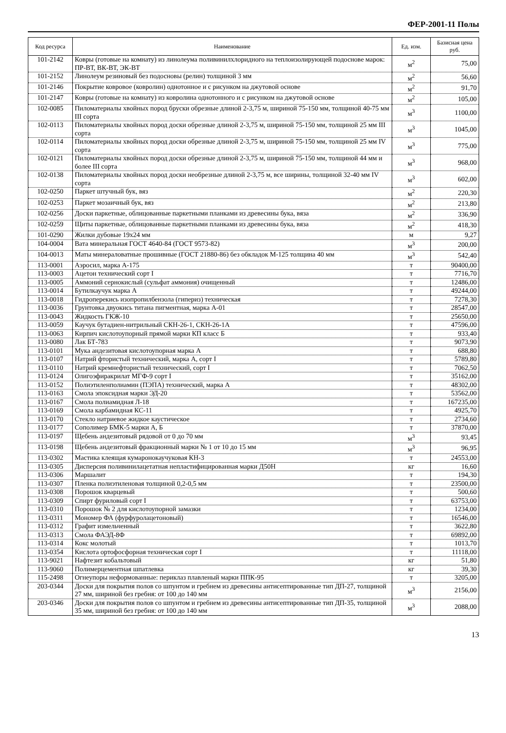ФЕР-2001-11 Полы
| Код ресурса | Наименование | Ед. изм. | Базисная цена руб. |
| --- | --- | --- | --- |
| 101-2142 | Ковры (готовые на комнату) из линолеума поливинилхлоридного на теплоизолирующей подоснове марок: ПР-ВТ, ВК-ВТ, ЭК-ВТ | м<sup>2</sup> | 75,00 |
| 101-2152 | Линолеум резиновый без подосновы (релин) толщиной 3 мм | м<sup>2</sup> | 56,60 |
| 101-2146 | Покрытие ковровое (ковролин) однотонное и с рисунком на джутовой основе | м<sup>2</sup> | 91,70 |
| 101-2147 | Ковры (готовые на комнату) из ковролина однотонного и с рисунком на джутовой основе | м<sup>2</sup> | 105,00 |
| 102-0085 | Пиломатериалы хвойных пород бруски обрезные длиной 2-3,75 м, шириной 75-150 мм, толщиной 40-75 мм III сорта | м<sup>3</sup> | 1100,00 |
| 102-0113 | Пиломатериалы хвойных пород доски обрезные длиной 2-3,75 м, шириной 75-150 мм, толщиной 25 мм III сорта | м<sup>3</sup> | 1045,00 |
| 102-0114 | Пиломатериалы хвойных пород доски обрезные длиной 2-3,75 м, шириной 75-150 мм, толщиной 25 мм IV сорта | м<sup>3</sup> | 775,00 |
| 102-0121 | Пиломатериалы хвойных пород доски обрезные длиной 2-3,75 м, шириной 75-150 мм, толщиной 44 мм и более III сорта | м<sup>3</sup> | 968,00 |
| 102-0138 | Пиломатериалы хвойных пород доски необрезные длиной 2-3,75 м, все ширины, толщиной 32-40 мм IV сорта | м<sup>3</sup> | 602,00 |
| 102-0250 | Паркет штучный бук, вяз | м<sup>2</sup> | 220,30 |
| 102-0253 | Паркет мозаичный бук, вяз | м<sup>2</sup> | 213,80 |
| 102-0256 | Доски паркетные, облицованные паркетными планками из древесины бука, вяза | м<sup>2</sup> | 336,90 |
| 102-0259 | Щиты паркетные, облицованные паркетными планками из древесины бука, вяза | м<sup>2</sup> | 418,30 |
| 101-0290 | Жилки дубовые 19х24 мм | м | 9,27 |
| 104-0004 | Вата минеральная ГОСТ 4640-84 (ГОСТ 9573-82) | м<sup>3</sup> | 200,00 |
| 104-0013 | Маты минераловатные прошивные (ГОСТ 21880-86) без обкладок М-125 толщина 40 мм | м<sup>3</sup> | 542,40 |
| 113-0001 | Аэросил, марка А-175 | т | 90400,00 |
| 113-0003 | Ацетон технический сорт I | т | 7716,70 |
| 113-0005 | Аммоний сернокислый (сульфат аммония) очищенный | т | 12486,00 |
| 113-0014 | Бутилкаучук марка А | т | 49244,00 |
| 113-0018 | Гидроперекись изопропилбензола (гипериз) техническая | т | 7278,30 |
| 113-0036 | Грунтовка двуокись титана пигментная, марка А-01 | т | 28547,00 |
| 113-0043 | Жидкость ГКЖ-10 | т | 25650,00 |
| 113-0059 | Каучук бутадиен-нитрильный СКН-26-1, СКН-26-1А | т | 47596,00 |
| 113-0063 | Кирпич кислотоупорный прямой марки КП класс Б | т | 933,40 |
| 113-0080 | Лак БТ-783 | т | 9073,90 |
| 113-0101 | Мука андезитовая кислотоупорная марка А | т | 688,80 |
| 113-0107 | Натрий фтористый технический, марка А, сорт I | т | 5789,80 |
| 113-0110 | Натрий кремнефтористый технический, сорт I | т | 7062,50 |
| 113-0124 | Олигоэфиракрилат МГФ-9 сорт I | т | 35162,00 |
| 113-0152 | Полиэтиленполиамин (ПЭПА) технический, марка А | т | 48302,00 |
| 113-0163 | Смола эпоксидная марки ЭД-20 | т | 53562,00 |
| 113-0167 | Смола полиамидная Л-18 | т | 167235,00 |
| 113-0169 | Смола карбамидная КС-11 | т | 4925,70 |
| 113-0170 | Стекло натриевое жидкое каустическое | т | 2734,60 |
| 113-0177 | Сополимер БМК-5 марки А, Б | т | 37870,00 |
| 113-0197 | Щебень андезитовый рядовой от 0 до 70 мм | м<sup>3</sup> | 93,45 |
| 113-0198 | Щебень андезитовый фракционный марки № 1 от 10 до 15 мм | м<sup>3</sup> | 96,95 |
| 113-0302 | Мастика клеящая кумаронокаучуковая КН-3 | т | 24553,00 |
| 113-0305 | Дисперсия поливинилацетатная непластифицированная марки Д50Н | кг | 16,60 |
| 113-0306 | Маршалит | т | 194,30 |
| 113-0307 | Пленка полиэтиленовая толщиной 0,2-0,5 мм | т | 23500,00 |
| 113-0308 | Порошок кварцевый | т | 500,60 |
| 113-0309 | Спирт фуриловый сорт I | т | 63753,00 |
| 113-0310 | Порошок № 2 для кислотоупорной замазки | т | 1234,00 |
| 113-0311 | Мономер ФА (фурфуролацетоновый) | т | 16546,00 |
| 113-0312 | Графит измельченный | т | 3622,80 |
| 113-0313 | Смола ФАЭД-8Ф | т | 69892,00 |
| 113-0314 | Кокс молотый | т | 1013,70 |
| 113-0354 | Кислота ортофосфорная техническая сорт I | т | 11118,00 |
| 113-9021 | Нафтезит кобальтовый | кг | 51,80 |
| 113-9060 | Полимерцементная шпатлевка | кг | 39,30 |
| 115-2498 | Огнеупоры неформованные: периклаз плавленый марки ППК-95 | т | 3205,00 |
| 203-0344 | Доски для покрытия полов со шпунтом и гребнем из древесины антисептированные тип ДП-27, толщиной 27 мм, шириной без гребня: от 100 до 140 мм | м<sup>3</sup> | 2156,00 |
| 203-0346 | Доски для покрытия полов со шпунтом и гребнем из древесины антисептированные тип ДП-35, толщиной 35 мм, шириной без гребня: от 100 до 140 мм | м<sup>3</sup> | 2088,00 |
13